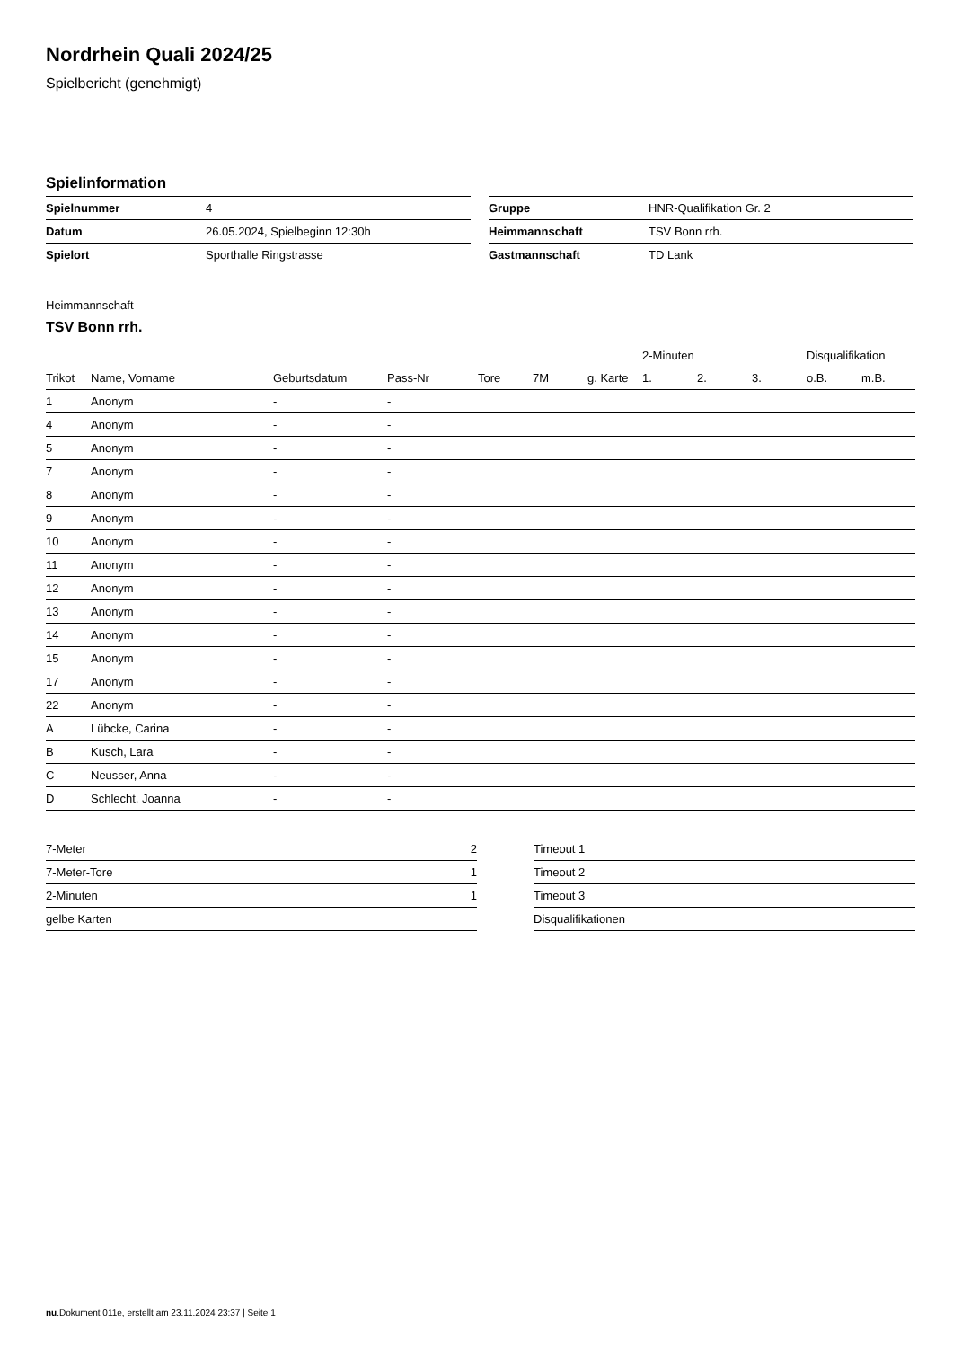Nordrhein Quali 2024/25
Spielbericht (genehmigt)
Spielinformation
| Spielnummer | 4 |
| Datum | 26.05.2024, Spielbeginn 12:30h |
| Spielort | Sporthalle Ringstrasse |
| Gruppe | HNR-Qualifikation Gr. 2 |
| Heimmannschaft | TSV Bonn rrh. |
| Gastmannschaft | TD Lank |
Heimmannschaft
TSV Bonn rrh.
| | | | | | | | 2-Minuten | | | Disqualifikation | |
| --- | --- | --- | --- | --- | --- | --- | --- | --- | --- | --- | --- |
| Trikot | Name, Vorname | Geburtsdatum | Pass-Nr | Tore | 7M | g. Karte | 1. | 2. | 3. | o.B. | m.B. |
| 1 | Anonym | - | - | | | | | | | | |
| 4 | Anonym | - | - | | | | | | | | |
| 5 | Anonym | - | - | | | | | | | | |
| 7 | Anonym | - | - | | | | | | | | |
| 8 | Anonym | - | - | | | | | | | | |
| 9 | Anonym | - | - | | | | | | | | |
| 10 | Anonym | - | - | | | | | | | | |
| 11 | Anonym | - | - | | | | | | | | |
| 12 | Anonym | - | - | | | | | | | | |
| 13 | Anonym | - | - | | | | | | | | |
| 14 | Anonym | - | - | | | | | | | | |
| 15 | Anonym | - | - | | | | | | | | |
| 17 | Anonym | - | - | | | | | | | | |
| 22 | Anonym | - | - | | | | | | | | |
| A | Lübcke, Carina | - | - | | | | | | | | |
| B | Kusch, Lara | - | - | | | | | | | | |
| C | Neusser, Anna | - | - | | | | | | | | |
| D | Schlecht, Joanna | - | - | | | | | | | | |
| 7-Meter | 2 |
| 7-Meter-Tore | 1 |
| 2-Minuten | 1 |
| gelbe Karten | |
| Timeout 1 |
| Timeout 2 |
| Timeout 3 |
| Disqualifikationen |
nu.Dokument 011e, erstellt am 23.11.2024 23:37 | Seite 1